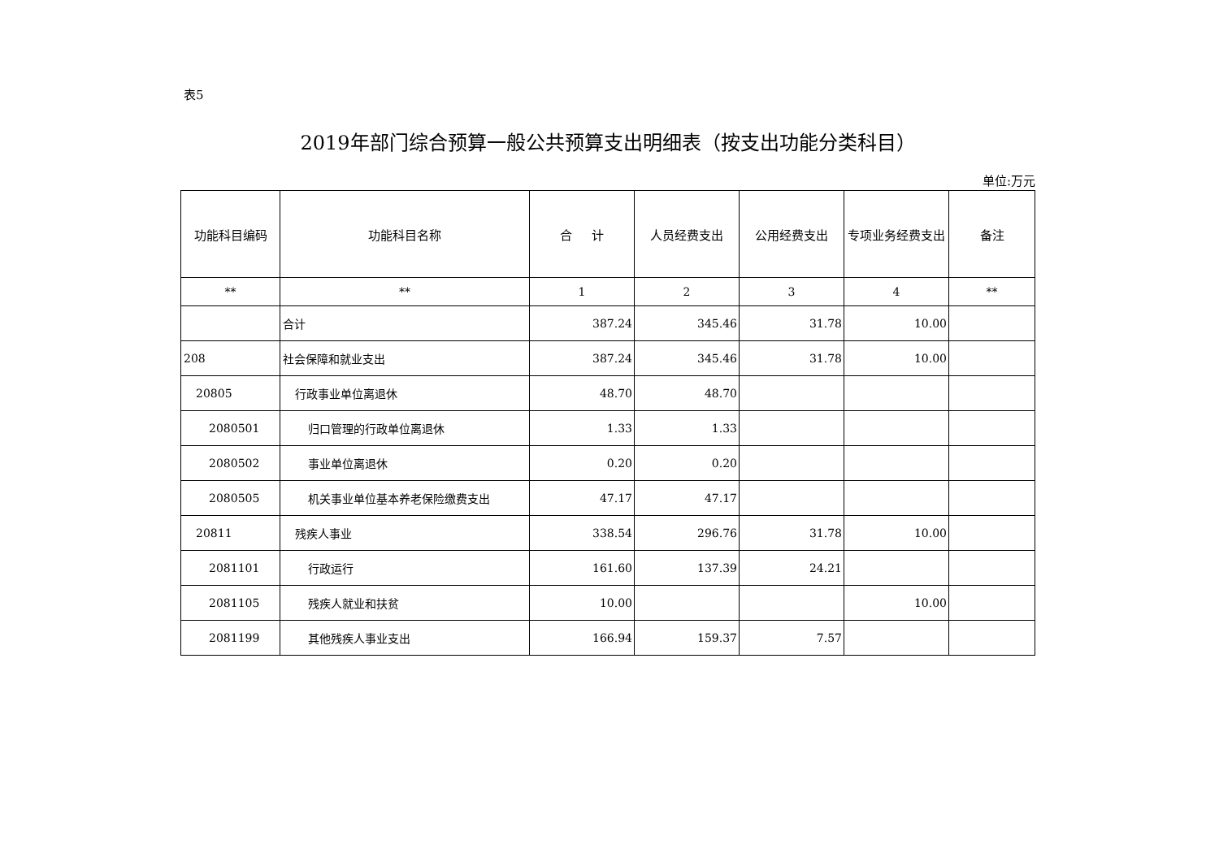表5
2019年部门综合预算一般公共预算支出明细表（按支出功能分类科目）
单位:万元
| 功能科目编码 | 功能科目名称 | 合 计 | 人员经费支出 | 公用经费支出 | 专项业务经费支出 | 备注 |
| --- | --- | --- | --- | --- | --- | --- |
| ** | ** | 1 | 2 | 3 | 4 | ** |
| | 合计 | 387.24 | 345.46 | 31.78 | 10.00 | |
| 208 | 社会保障和就业支出 | 387.24 | 345.46 | 31.78 | 10.00 | |
| 20805 | 行政事业单位离退休 | 48.70 | 48.70 | | | |
| 2080501 | 归口管理的行政单位离退休 | 1.33 | 1.33 | | | |
| 2080502 | 事业单位离退休 | 0.20 | 0.20 | | | |
| 2080505 | 机关事业单位基本养老保险缴费支出 | 47.17 | 47.17 | | | |
| 20811 | 残疾人事业 | 338.54 | 296.76 | 31.78 | 10.00 | |
| 2081101 | 行政运行 | 161.60 | 137.39 | 24.21 | | |
| 2081105 | 残疾人就业和扶贫 | 10.00 | | | 10.00 | |
| 2081199 | 其他残疾人事业支出 | 166.94 | 159.37 | 7.57 | | |